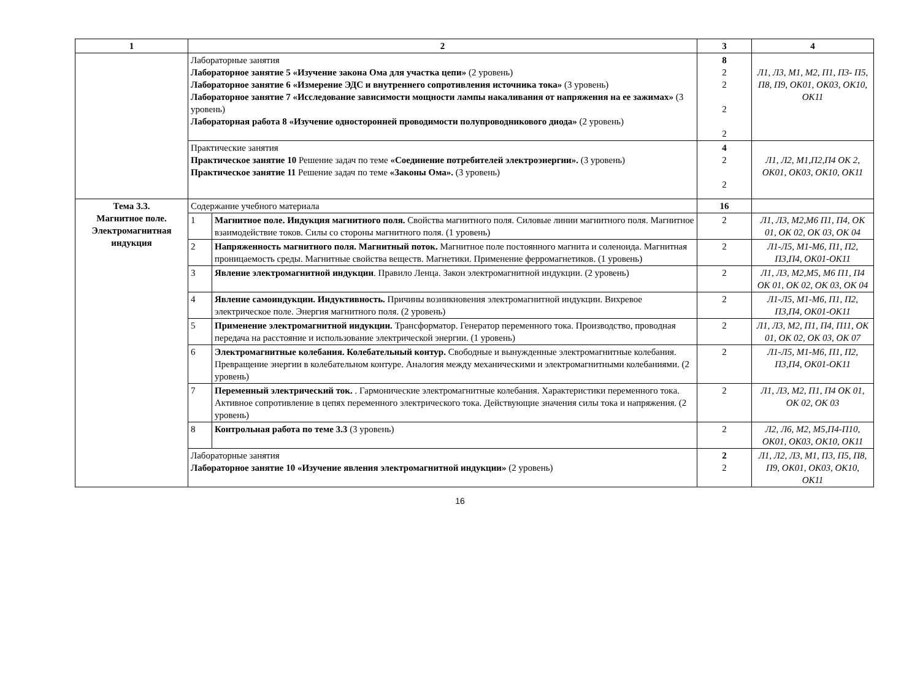| 1 | 2 | | 3 | 4 |
| --- | --- | --- | --- | --- |
| | Лабораторные занятия Лабораторное занятие 5 «Изучение закона Ома для участка цепи» (2 уровень) Лабораторное занятие 6 «Измерение ЭДС и внутреннего сопротивления источника тока» (3 уровень) Лабораторное занятие 7 «Исследование зависимости мощности лампы накаливания от напряжения на ее зажимах» (3 уровень) Лабораторная работа 8 «Изучение односторонней проводимости полупроводникового диода» (2 уровень) | | 8 2 2 2 2 | Л1, Л3, М1, М2, П1, П3- П5, П8, П9, ОК01, ОК03, ОК10, ОК11 |
| | Практические занятия Практическое занятие 10 Решение задач по теме «Соединение потребителей электроэнергии». (3 уровень) Практическое занятие 11 Решение задач по теме «Законы Ома». (3 уровень) | | 4 2 2 | Л1, Л2, М1,П2,П4 ОК 2, ОК01, ОК03, ОК10, ОК11 |
| Тема 3.3. Магнитное поле. Электромагнитная индукция | Содержание учебного материала | | 16 | |
| | 1 | Магнитное поле. Индукция магнитного поля. Свойства магнитного поля. Силовые линии магнитного поля. Магнитное взаимодействие токов. Силы со стороны магнитного поля. (1 уровень) | 2 | Л1, Л3, М2,М6 П1, П4, ОК 01, ОК 02, ОК 03, ОК 04 |
| | 2 | Напряженность магнитного поля. Магнитный поток. Магнитное поле постоянного магнита и соленоида. Магнитная проницаемость среды. Магнитные свойства веществ. Магнетики. Применение ферромагнетиков. (1 уровень) | 2 | Л1-Л5, М1-М6, П1, П2, П3,П4, ОК01-ОК11 |
| | 3 | Явление электромагнитной индукции . Правило Ленца. Закон электромагнитной индукции. (2 уровень) | 2 | Л1, Л3, М2,М5, М6 П1, П4 ОК 01, ОК 02, ОК 03, ОК 04 |
| | 4 | Явление самоиндукции. Индуктивность. Причины возникновения электромагнитной индукции. Вихревое электрическое поле. Энергия магнитного поля. (2 уровень) | 2 | Л1-Л5, М1-М6, П1, П2, П3,П4, ОК01-ОК11 |
| | 5 | Применение электромагнитной индукции. Трансформатор. Генератор переменного тока. Производство, проводная передача на расстояние и использование электрической энергии. (1 уровень) | 2 | Л1, Л3, М2, П1, П4, П11, ОК 01, ОК 02, ОК 03, ОК 07 |
| | 6 | Электромагнитные колебания. Колебательный контур. Свободные и вынужденные электромагнитные колебания. Превращение энергии в колебательном контуре. Аналогия между механическими и электромагнитными колебаниями. (2 уровень) | 2 | Л1-Л5, М1-М6, П1, П2, П3,П4, ОК01-ОК11 |
| | 7 | Переменный электрический ток. . Гармонические электромагнитные колебания. Характеристики переменного тока. Активное сопротивление в цепях переменного электрического тока. Действующие значения силы тока и напряжения. (2 уровень) | 2 | Л1, Л3, М2, П1, П4 ОК 01, ОК 02, ОК 03 |
| | 8 | Контрольная работа по теме 3.3 (3 уровень) | 2 | Л2, Л6, М2, М5,П4-П10, ОК01, ОК03, ОК10, ОК11 |
| | Лабораторные занятия Лабораторное занятие 10 «Изучение явления электромагнитной индукции» (2 уровень) | | 2 2 | Л1, Л2, Л3, М1, П3, П5, П8, П9, ОК01, ОК03, ОК10, ОК11 |
16